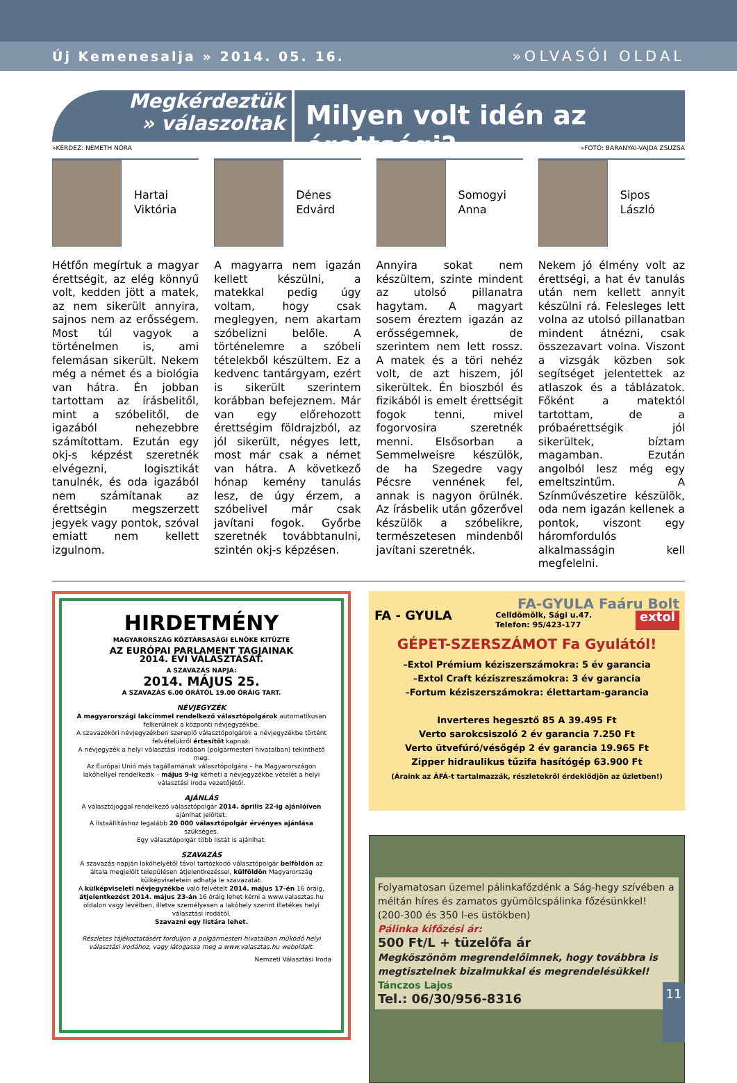Új Kemenesalja » 2014. 05. 16. »OLVASÓI OLDAL
Megkérdeztük
» válaszoltak
Milyen volt idén az érettségi?
»KÉRDEZ: NÉMETH NÓRA »FOTÓ: BARANYAI-VAJDA ZSUZSA
Hartai
Viktória
Hétfőn megírtuk a magyar érettségit, az elég könnyű volt, kedden jött a matek, az nem sikerült annyira, sajnos nem az erősségem. Most túl vagyok a történelmen is, ami felemásan sikerült. Nekem még a német és a biológia van hátra. Én jobban tartottam az írásbelitől, mint a szóbelitől, de igazából nehezebbre számítottam. Ezután egy okj-s képzést szeretnék elvégezni, logisztikát tanulnék, és oda igazából nem számítanak az érettségin megszerzett jegyek vagy pontok, szóval emiatt nem kellett izgulnom.
Dénes
Edvárd
A magyarra nem igazán kellett készülni, a matekkal pedig úgy voltam, hogy csak meglegyen, nem akartam szóbelizni belőle. A történelemre a szóbeli tételekből készültem. Ez a kedvenc tantárgyam, ezért is sikerült szerintem korábban befejeznem. Már van egy előrehozott érettségim földrajzból, az jól sikerült, négyes lett, most már csak a német van hátra. A következő hónap kemény tanulás lesz, de úgy érzem, a szóbelivel már csak javítani fogok. Győrbe szeretnék továbbtanulni, szintén okj-s képzésen.
Somogyi
Anna
Annyira sokat nem készültem, szinte mindent az utolsó pillanatra hagytam. A magyart sosem éreztem igazán az erősségemnek, de szerintem nem lett rossz. A matek és a töri nehéz volt, de azt hiszem, jól sikerültek. Én bioszból és fizikából is emelt érettségit fogok tenni, mivel fogorvosira szeretnék menni. Elsősorban a Semmelweisre készülök, de ha Szegedre vagy Pécsre vennének fel, annak is nagyon örülnék. Az írásbelik után gőzerővel készülök a szóbelikre, természetesen mindenből javítani szeretnék.
Sipos
László
Nekem jó élmény volt az érettségi, a hat év tanulás után nem kellett annyit készülni rá. Felesleges lett volna az utolsó pillanatban mindent átnézni, csak összezavart volna. Viszont a vizsgák közben sok segítséget jelentettek az atlaszok és a táblázatok. Főként a matektól tartottam, de a próbaérettségik jól sikerültek, bíztam magamban. Ezután angolból lesz még egy emeltszintűm. A Színművészetire készülök, oda nem igazán kellenek a pontok, viszont egy háromfordulós alkalmasságin kell megfelelni.
HIRDETMÉNY
MAGYARORSZÁG KÖZTÁRSASÁGI ELNÖKE KITŰZTE
AZ EURÓPAI PARLAMENT TAGJAINAK
2014. ÉVI VÁLASZTÁSÁT.
A SZAVAZÁS NAPJA:
2014. MÁJUS 25.
A SZAVAZÁS 6.00 ÓRÁTÓL 19.00 ÓRÁIG TART.
NÉVJEGYZÉK
A magyarországi lakcímmel rendelkező választópolgárok automatikusan felkerülnek a központi névjegyzékbe.
A szavazóköri névjegyzékben szereplő választópolgárok a névjegyzékbe történt felvételükről értesítőt kapnak.
A névjegyzék a helyi választási irodában (polgármesteri hivatalban) tekinthető meg.
Az Európai Unió más tagállamának választópolgára – ha Magyarországon lakóhellyel rendelkezik – május 9-ig kérheti a névjegyzékbe vételét a helyi választási iroda vezetőjétől.
AJÁNLÁS
A választójoggal rendelkező választópolgár 2014. április 22-ig ajánlóíven ajánlhat jelöltet.
A listaállításhoz legalább 20 000 választópolgár érvényes ajánlása szükséges.
Egy választópolgár több listát is ajánlhat.
SZAVAZÁS
A szavazás napján lakóhelyétől távol tartózkodó választópolgár belföldön az általa megjelölt településen átjelentkezéssel, külföldön Magyarország külképviseletein adhatja le szavazatát.
A külképviseleti névjegyzékbe való felvételt 2014. május 17-én 16 óráig, átjelentkezést 2014. május 23-án 16 óráig lehet kérni a www.valasztas.hu oldalon vagy levélben, illetve személyesen a lakóhely szerint illetékes helyi választási irodától.
Szavazni egy listára lehet.
Részletes tájékoztatásért forduljon a polgármesteri hivatalban működő helyi választási irodához, vagy látogassa meg a www.valasztas.hu weboldalt.
Nemzeti Választási Iroda
FA-GYULA Faáru Bolt
FA - GYULA Celldömölk, Sági u.47.
Telefon: 95/423-177 extol
GÉPET-SZERSZÁMOT Fa Gyulától!
–Extol Prémium kéziszerszámokra: 5 év garancia
–Extol Craft kéziszreszámokra: 3 év garancia
–Fortum kéziszerszámokra: élettartam-garancia
Inverteres hegesztő 85 A 39.495 Ft
Verto sarokcsiszoló 2 év garancia 7.250 Ft
Verto ütvefúró/vésőgép 2 év garancia 19.965 Ft
Zipper hidraulikus tűzifa hasítógép 63.900 Ft
(Áraink az ÁFÁ-t tartalmazzák, részletekről érdeklődjön az üzletben!)
Folyamatosan üzemel pálinkafőzdénk a Ság-hegy szívében a méltán híres és zamatos gyümölcspálinka főzésünkkel!
(200-300 és 350 l-es üstökben)
Pálinka kifőzési ár:
500 Ft/L + tüzelőfa ár
Megköszönöm megrendelőimnek, hogy továbbra is megtisztelnek bizalmukkal és megrendelésükkel!
Tánczos Lajos
Tel.: 06/30/956-8316
11